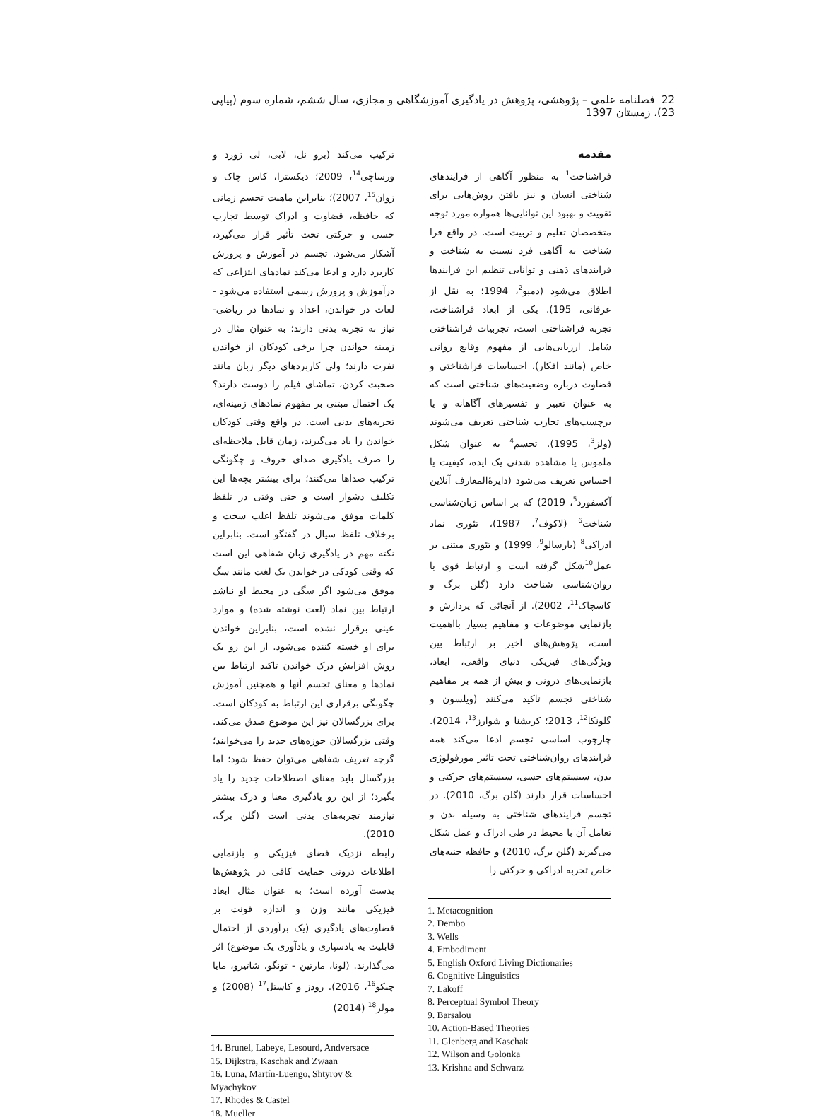22 فصلنامه علمی – پژوهشی، پژوهش در یادگیری آموزشگاهی و مجازی، سال ششم، شماره سوم (پیاپی 23)، زمستان 1397
مقدمه
فراشناخت<sup>1</sup> به منظور آگاهی از فرایندهای شناختی انسان و نیز یافتن روش‌هایی برای تقویت و بهبود این توانایی‌ها همواره مورد توجه متخصصان تعلیم و تربیت است. در واقع فرا شناخت به آگاهی فرد نسبت به شناخت و فرایندهای ذهنی و توانایی تنظیم این فرایندها اطلاق می‌شود (دمبو<sup>2</sup>، 1994؛ به نقل از عرفانی، 195). یکی از ابعاد فراشناخت، تجربه فراشناختی است، تجربیات فراشناختی شامل ارزیابی‌هایی از مفهوم وقایع روانی خاص (مانند افکار)، احساسات فراشناختی و قضاوت درباره وضعیت‌های شناختی است که به عنوان تعبیر و تفسیرهای آگاهانه و یا برچسب‌های تجارب شناختی تعریف می‌شوند (ولز<sup>3</sup>، 1995). تجسم<sup>4</sup> به عنوان شکل ملموس یا مشاهده شدنی یک ایده، کیفیت یا احساس تعریف می‌شود (دایرۀالمعارف آنلاین آکسفورد<sup>5</sup>، 2019) که بر اساس زبان‌شناسی شناخت<sup>6</sup> (لاکوف<sup>7</sup>، 1987)، تئوری نماد ادراکی<sup>8</sup> (بارسالو<sup>9</sup>، 1999) و تئوری مبتنی بر عمل<sup>10</sup>شکل گرفته است و ارتباط قوی با روان‌شناسی شناخت دارد (گلن برگ و کاسچاک<sup>11</sup>، 2002). از آنجائی که پردازش و بازنمایی موضوعات و مفاهیم بسیار بااهمیت است، پژوهش‌های اخیر بر ارتباط بین ویژگی‌های فیزیکی دنیای واقعی، ابعاد، بازنمایی‌های درونی و بیش از همه بر مفاهیم شناختی تجسم تاکید می‌کنند (ویلسون و گلونکا<sup>12</sup>، 2013؛ کریشنا و شوارز<sup>13</sup>، 2014). چارچوب اساسی تجسم ادعا می‌کند همه فرایندهای روان‌شناختی تحت تاثیر مورفولوژی بدن، سیستم‌های حسی، سیستم‌های حرکتی و احساسات قرار دارند (گلن برگ، 2010). در تجسم فرایندهای شناختی به وسیله بدن و تعامل آن با محیط در طی ادراک و عمل شکل می‌گیرند (گلن برگ، 2010) و حافظه جنبه‌های خاص تجربه ادراکی و حرکتی را
1. Metacognition
2. Dembo
3. Wells
4. Embodiment
5. English Oxford Living Dictionaries
6. Cognitive Linguistics
7. Lakoff
8. Perceptual Symbol Theory
9. Barsalou
10. Action-Based Theories
11. Glenberg and Kaschak
12. Wilson and Golonka
13. Krishna and Schwarz
ترکیب می‌کند (برو نل، لابی، لی زورد و ورساچی<sup>14</sup>، 2009؛ دیکسترا، کاس چاک و زوان<sup>15</sup>، 2007)؛ بنابراین ماهیت تجسم زمانی که حافظه، قضاوت و ادراک توسط تجارب حسی و حرکتی تحت تأثیر قرار می‌گیرد، آشکار می‌شود. تجسم در آموزش و پرورش کاربرد دارد و ادعا می‌کند نمادهای انتزاعی که درآموزش و پرورش رسمی استفاده می‌شود - لغات در خواندن، اعداد و نمادها در ریاضی- نیاز به تجربه بدنی دارند؛ به عنوان مثال در زمینه خواندن چرا برخی کودکان از خواندن نفرت دارند؛ ولی کاربردهای دیگر زبان مانند صحبت کردن، تماشای فیلم را دوست دارند؟ یک احتمال مبتنی بر مفهوم نمادهای زمینه‌ای، تجربه‌های بدنی است. در واقع وقتی کودکان خواندن را یاد می‌گیرند، زمان قابل ملاحظه‌ای را صرف یادگیری صدای حروف و چگونگی ترکیب صداها می‌کنند؛ برای بیشتر بچه‌ها این تکلیف دشوار است و حتی وقتی در تلفظ کلمات موفق می‌شوند تلفظ اغلب سخت و برخلاف تلفظ سیال در گفتگو است. بنابراین نکته مهم در یادگیری زبان شفاهی این است که وقتی کودکی در خواندن یک لغت مانند سگ موفق می‌شود اگر سگی در محیط او نباشد ارتباط بین نماد (لغت نوشته شده) و موارد عینی برقرار نشده است، بنابراین خواندن برای او خسته کننده می‌شود. از این رو یک روش افزایش درک خواندن تاکید ارتباط بین نمادها و معنای تجسم آنها و همچنین آموزش چگونگی برقراری این ارتباط به کودکان است. برای بزرگسالان نیز این موضوع صدق می‌کند. وقتی بزرگسالان حوزه‌های جدید را می‌خوانند؛ گرچه تعریف شفاهی می‌توان حفظ شود؛ اما بزرگسال باید معنای اصطلاحات جدید را یاد بگیرد؛ از این رو یادگیری معنا و درک بیشتر نیازمند تجربه‌های بدنی است (گلن برگ، 2010).
رابطه نزدیک فضای فیزیکی و بازنمایی اطلاعات درونی حمایت کافی در پژوهش‌ها بدست آورده است؛ به عنوان مثال ابعاد فیزیکی مانند وزن و اندازه فونت بر قضاوت‌های یادگیری (یک برآوردی از احتمال قابلیت به یادسپاری و یادآوری یک موضوع) اثر می‌گذارند. (لونا، مارتین - تونگو، شاتیرو، مایا چیکو<sup>16</sup>، 2016). رودز و کاستل<sup>17</sup> (2008) و مولر<sup>18</sup> (2014)
14. Brunel, Labeye, Lesourd, Andversace
15. Dijkstra, Kaschak and Zwaan
16. Luna, Martín-Luengo, Shtyrov & Myachykov
17. Rhodes & Castel
18. Mueller